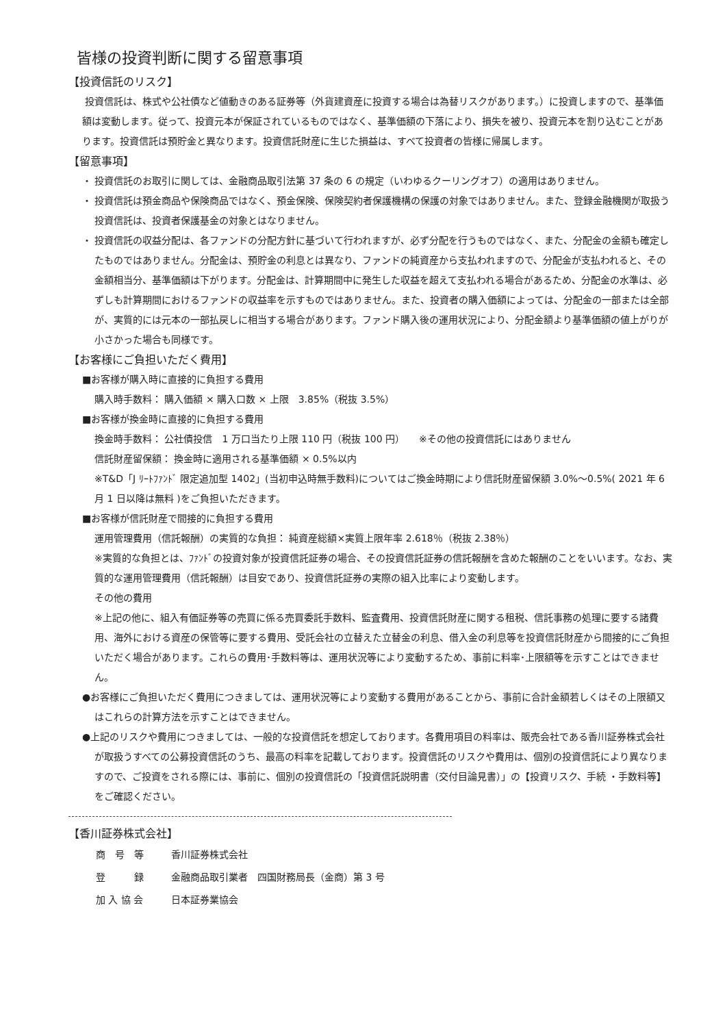皆様の投資判断に関する留意事項
【投資信託のリスク】
投資信託は、株式や公社債など値動きのある証券等（外貨建資産に投資する場合は為替リスクがあります。）に投資しますので、基準価額は変動します。従って、投資元本が保証されているものではなく、基準価額の下落により、損失を被り、投資元本を割り込むことがあります。投資信託は預貯金と異なります。投資信託財産に生じた損益は、すべて投資者の皆様に帰属します。
【留意事項】
・ 投資信託のお取引に関しては、金融商品取引法第 37 条の 6 の規定（いわゆるクーリングオフ）の適用はありません。
・ 投資信託は預金商品や保険商品ではなく、預金保険、保険契約者保護機構の保護の対象ではありません。また、登録金融機関が取扱う投資信託は、投資者保護基金の対象とはなりません。
・ 投資信託の収益分配は、各ファンドの分配方針に基づいて行われますが、必ず分配を行うものではなく、また、分配金の金額も確定したものではありません。分配金は、預貯金の利息とは異なり、ファンドの純資産から支払われますので、分配金が支払われると、その金額相当分、基準価額は下がります。分配金は、計算期間中に発生した収益を超えて支払われる場合があるため、分配金の水準は、必ずしも計算期間におけるファンドの収益率を示すものではありません。また、投資者の購入価額によっては、分配金の一部または全部が、実質的には元本の一部払戻しに相当する場合があります。ファンド購入後の運用状況により、分配金額より基準価額の値上がりが小さかった場合も同様です。
【お客様にご負担いただく費用】
■お客様が購入時に直接的に負担する費用
購入時手数料： 購入価額 × 購入口数 × 上限　3.85%（税抜 3.5%）
■お客様が換金時に直接的に負担する費用
換金時手数料： 公社債投信　1 万口当たり上限 110 円（税抜 100 円）　　※その他の投資信託にはありません
信託財産留保額： 換金時に適用される基準価額 × 0.5%以内
※T&D「J ﾘｰﾄﾌｧﾝﾄﾞ 限定追加型 1402」(当初申込時無手数料)についてはご換金時期により信託財産留保額 3.0%～0.5%( 2021 年 6 月 1 日以降は無料 )をご負担いただきます。
■お客様が信託財産で間接的に負担する費用
運用管理費用（信託報酬）の実質的な負担： 純資産総額×実質上限年率 2.618％（税抜 2.38％）
※実質的な負担とは、ﾌｧﾝﾄﾞの投資対象が投資信託証券の場合、その投資信託証券の信託報酬を含めた報酬のことをいいます。なお、実質的な運用管理費用（信託報酬）は目安であり、投資信託証券の実際の組入比率により変動します。
その他の費用
※上記の他に、組入有価証券等の売買に係る売買委託手数料、監査費用、投資信託財産に関する租税、信託事務の処理に要する諸費用、海外における資産の保管等に要する費用、受託会社の立替えた立替金の利息、借入金の利息等を投資信託財産から間接的にご負担いただく場合があります。これらの費用･手数料等は、運用状況等により変動するため、事前に料率･上限額等を示すことはできません。
●お客様にご負担いただく費用につきましては、運用状況等により変動する費用があることから、事前に合計金額若しくはその上限額又はこれらの計算方法を示すことはできません。
●上記のリスクや費用につきましては、一般的な投資信託を想定しております。各費用項目の料率は、販売会社である香川証券株式会社が取扱うすべての公募投資信託のうち、最高の料率を記載しております。投資信託のリスクや費用は、個別の投資信託により異なりますので、ご投資をされる際には、事前に、個別の投資信託の「投資信託説明書（交付目論見書）」の【投資リスク、手続 ・手数料等】をご確認ください。
【香川証券株式会社】
| 商 号 等 | 香川証券株式会社 |
| 登 録 | 金融商品取引業者 四国財務局長（金商）第 3 号 |
| 加 入 協 会 | 日本証券業協会 |